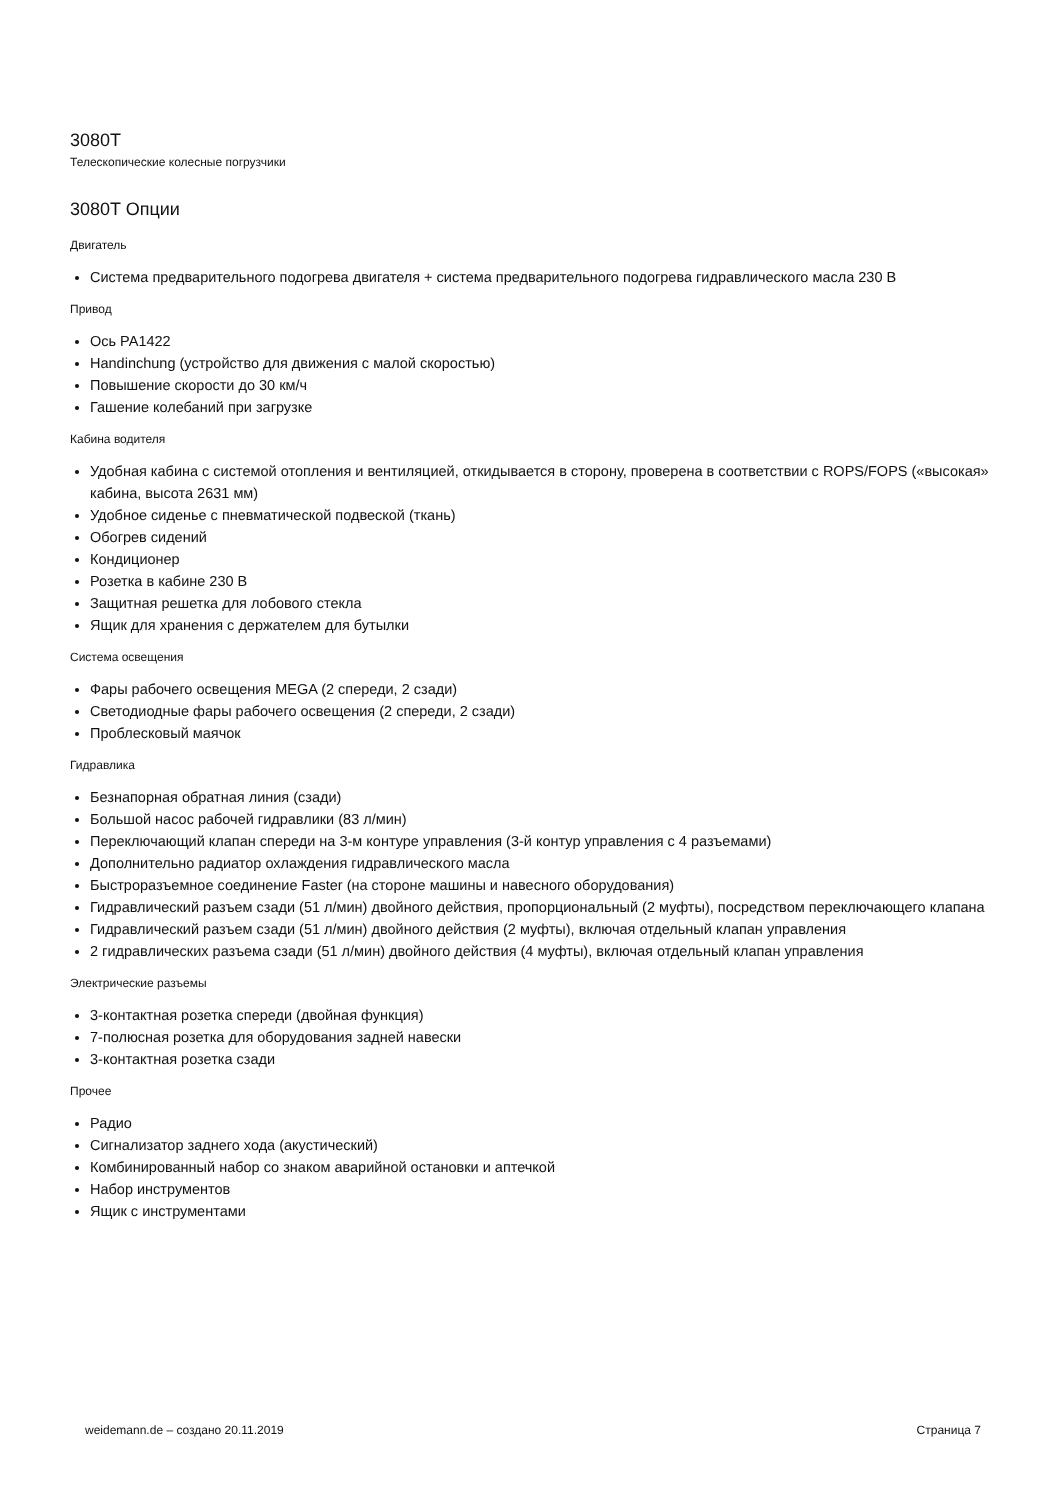3080T
Телескопические колесные погрузчики
3080T Опции
Двигатель
Система предварительного подогрева двигателя + система предварительного подогрева гидравлического масла 230 В
Привод
Ось PA1422
Handinchung (устройство для движения с малой скоростью)
Повышение скорости до 30 км/ч
Гашение колебаний при загрузке
Кабина водителя
Удобная кабина с системой отопления и вентиляцией, откидывается в сторону, проверена в соответствии с ROPS/FOPS («высокая» кабина, высота 2631 мм)
Удобное сиденье с пневматической подвеской (ткань)
Обогрев сидений
Кондиционер
Розетка в кабине 230 В
Защитная решетка для лобового стекла
Ящик для хранения с держателем для бутылки
Система освещения
Фары рабочего освещения MEGA (2 спереди, 2 сзади)
Светодиодные фары рабочего освещения (2 спереди, 2 сзади)
Проблесковый маячок
Гидравлика
Безнапорная обратная линия (сзади)
Большой насос рабочей гидравлики (83 л/мин)
Переключающий клапан спереди на 3-м контуре управления (3-й контур управления с 4 разъемами)
Дополнительно радиатор охлаждения гидравлического масла
Быстроразъемное соединение Faster (на стороне машины и навесного оборудования)
Гидравлический разъем сзади (51 л/мин) двойного действия, пропорциональный (2 муфты), посредством переключающего клапана
Гидравлический разъем сзади (51 л/мин) двойного действия (2 муфты), включая отдельный клапан управления
2 гидравлических разъема сзади (51 л/мин) двойного действия (4 муфты), включая отдельный клапан управления
Электрические разъемы
3-контактная розетка спереди (двойная функция)
7-полюсная розетка для оборудования задней навески
3-контактная розетка сзади
Прочее
Радио
Сигнализатор заднего хода (акустический)
Комбинированный набор со знаком аварийной остановки и аптечкой
Набор инструментов
Ящик с инструментами
weidemann.de – создано 20.11.2019 Страница 7